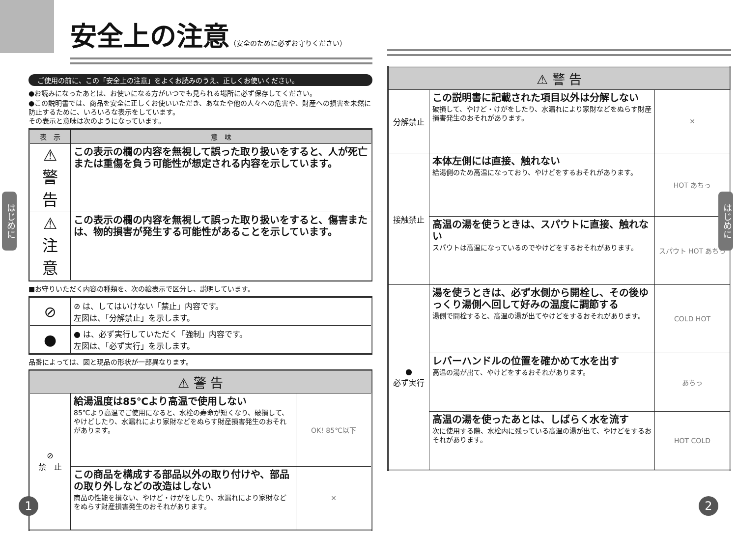安全上の注意（安全のために必ずお守りください）
ご使用の前に、この「安全上の注意」をよくお読みのうえ、正しくお使いください。
●お読みになったあとは、お使いになる方がいつでも見られる場所に必ず保存してください。
●この説明書では、商品を安全に正しくお使いいただき、あなたや他の人々への危害や、財産への損害を未然に防止するために、いろいろな表示をしています。
その表示と意味は次のようになっています。
| 表 示 | 意 味 |
| --- | --- |
| ⚠ 警 告 | この表示の欄の内容を無視して誤った取り扱いをすると、人が死亡または重傷を負う可能性が想定される内容を示しています。 |
| ⚠ 注 意 | この表示の欄の内容を無視して誤った取り扱いをすると、傷害または、物的損害が発生する可能性があることを示しています。 |
■お守りいただく内容の種類を、次の絵表示で区分し、説明しています。
| ⊘ | ⊘ は、してはいけない「禁止」内容です。 左図は、「分解禁止」を示します。 |
| ● | ● は、必ず実行していただく「強制」内容です。 左図は、「必ず実行」を示します。 |
品番によっては、図と現品の形状が一部異なります。
| ⚠ 警 告 | | |
| ⊘ 禁 止 | 給湯温度は85℃より高温で使用しない 85℃より高温でご使用になると、水栓の寿命が短くなり、破損して、やけどしたり、水漏れにより家財などをぬらす財産損害発生のおそれがあります。 | OK! 85℃以下 |
| | この商品を構成する部品以外の取り付けや、部品の取り外しなどの改造はしない 商品の性能を損ない、やけど・けがをしたり、水漏れにより家財などをぬらす財産損害発生のおそれがあります。 | ✕ |
| ⚠ 警 告 | | |
| 分解禁止 | この説明書に記載された項目以外は分解しない 破損して、やけど・けがをしたり、水漏れにより家財などをぬらす財産損害発生のおそれがあります。 | ✕ |
| 接触禁止 | 本体左側には直接、触れない 給湯側のため高温になっており、やけどをするおそれがあります。 | HOT あちっ |
| | 高温の湯を使うときは、スパウトに直接、触れない スパウトは高温になっているのでやけどをするおそれがあります。 | スパウト HOT あちっ |
| ● 必ず実行 | 湯を使うときは、必ず水側から開栓し、その後ゆっくり湯側へ回して好みの温度に調節する 湯側で開栓すると、高温の湯が出てやけどをするおそれがあります。 | COLD HOT |
| | レバーハンドルの位置を確かめて水を出す 高温の湯が出て、やけどをするおそれがあります。 | あちっ |
| | 高温の湯を使ったあとは、しばらく水を流す 次に使用する際、水栓内に残っている高温の湯が出て、やけどをするおそれがあります。 | HOT COLD |
はじめに
はじめに
1 2